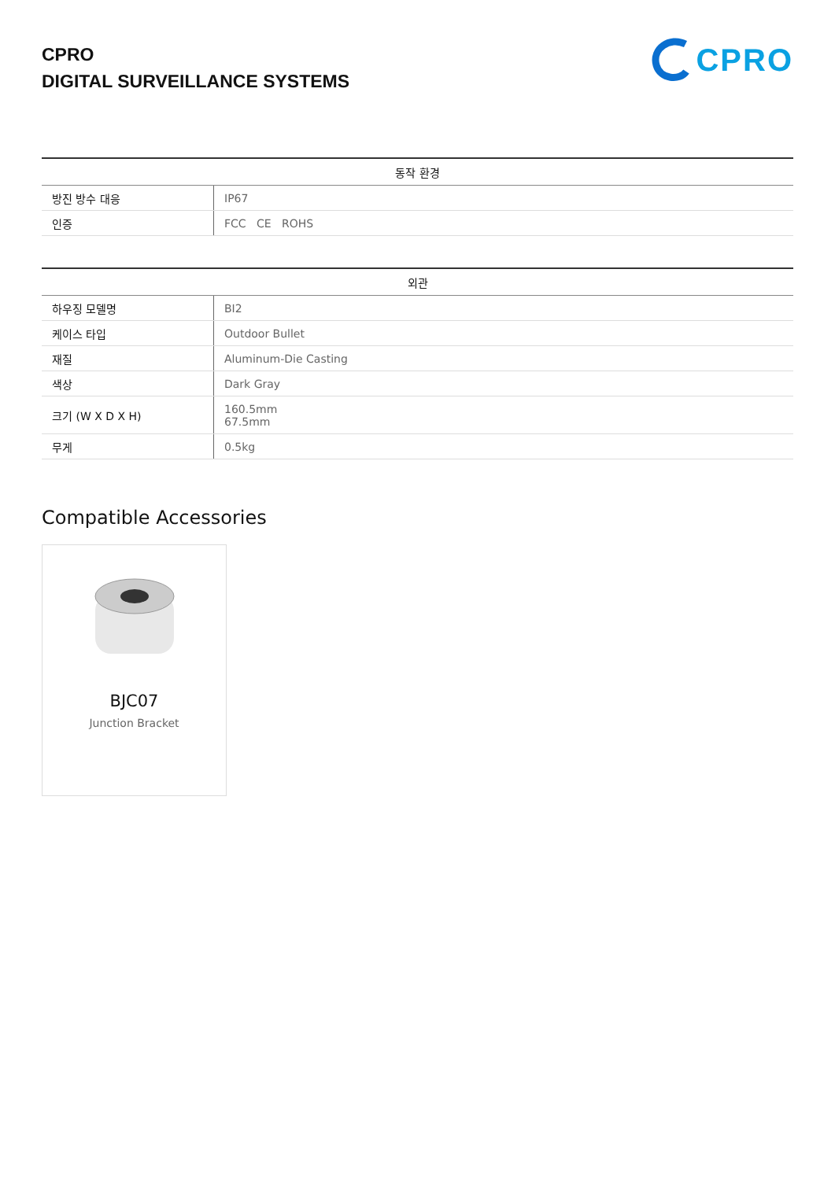CPRO
DIGITAL SURVEILLANCE SYSTEMS
CPRO
| 동작 환경 | |
| --- | --- |
| 방진 방수 대응 | IP67 |
| 인증 | FCC CE ROHS |
| 외관 | |
| --- | --- |
| 하우징 모델명 | BI2 |
| 케이스 타입 | Outdoor Bullet |
| 재질 | Aluminum-Die Casting |
| 색상 | Dark Gray |
| 크기 (W X D X H) | 160.5mm 67.5mm |
| 무게 | 0.5kg |
Compatible Accessories
BJC07
Junction Bracket